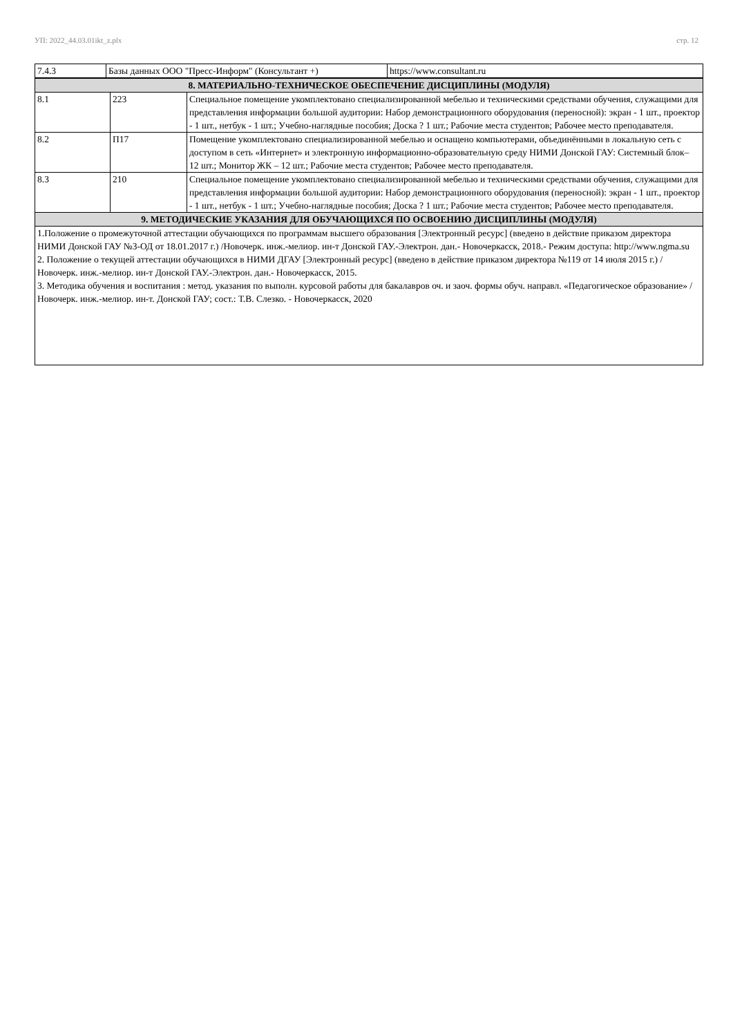УП: 2022_44.03.01ikt_z.plx стр. 12
| 7.4.3 | Базы данных ООО "Пресс-Информ" (Консультант +) | https://www.consultant.ru |
| 8. МАТЕРИАЛЬНО-ТЕХНИЧЕСКОЕ ОБЕСПЕЧЕНИЕ ДИСЦИПЛИНЫ (МОДУЛЯ) | | |
| 8.1 | 223 | Специальное помещение укомплектовано специализированной мебелью и техническими средствами обучения, служащими для представления информации большой аудитории: Набор демонстрационного оборудования (переносной): экран - 1 шт., проектор - 1 шт., нетбук - 1 шт.; Учебно-наглядные пособия; Доска ? 1 шт.; Рабочие места студентов; Рабочее место преподавателя. |
| 8.2 | П17 | Помещение укомплектовано специализированной мебелью и оснащено компьютерами, объединёнными в локальную сеть с доступом в сеть «Интернет» и электронную информационно-образовательную среду НИМИ Донской ГАУ: Системный блок– 12 шт.; Монитор ЖК – 12 шт.; Рабочие места студентов; Рабочее место преподавателя. |
| 8.3 | 210 | Специальное помещение укомплектовано специализированной мебелью и техническими средствами обучения, служащими для представления информации большой аудитории: Набор демонстрационного оборудования (переносной): экран - 1 шт., проектор - 1 шт., нетбук - 1 шт.; Учебно-наглядные пособия; Доска ? 1 шт.; Рабочие места студентов; Рабочее место преподавателя. |
| 9. МЕТОДИЧЕСКИЕ УКАЗАНИЯ ДЛЯ ОБУЧАЮЩИХСЯ ПО ОСВОЕНИЮ ДИСЦИПЛИНЫ (МОДУЛЯ) | | |
| 1.Положение о промежуточной аттестации обучающихся по программам высшего образования [Электронный ресурс] (введено в действие приказом директора НИМИ Донской ГАУ №3-ОД от 18.01.2017 г.) /Новочерк. инж.-мелиор. ин-т Донской ГАУ.-Электрон. дан.- Новочеркасск, 2018.- Режим доступа: http://www.ngma.su 2. Положение о текущей аттестации обучающихся в НИМИ ДГАУ [Электронный ресурс] (введено в действие приказом директора №119 от 14 июля 2015 г.) / Новочерк. инж.-мелиор. ин-т Донской ГАУ.-Электрон. дан.- Новочеркасск, 2015. 3. Методика обучения и воспитания : метод. указания по выполн. курсовой работы для бакалавров оч. и заоч. формы обуч. направл. «Педагогическое образование» / Новочерк. инж.-мелиор. ин-т. Донской ГАУ; сост.: Т.В. Слезко. - Новочеркасск, 2020 | | |